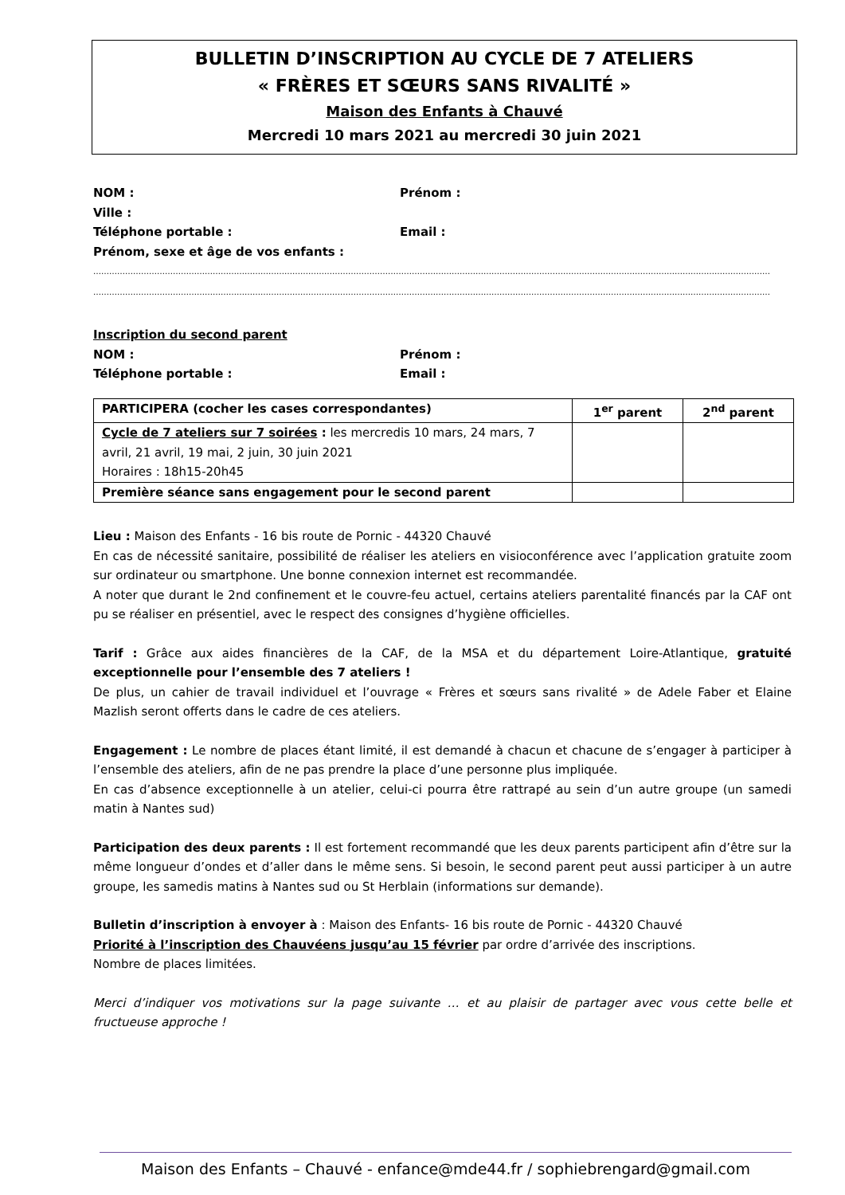BULLETIN D’INSCRIPTION AU CYCLE DE 7 ATELIERS
« FRÈRES ET SŒURS SANS RIVALITÉ »
Maison des Enfants à Chauvé
Mercredi 10 mars 2021 au mercredi 30 juin 2021
NOM : Prénom :
Ville :
Téléphone portable : Email :
Prénom, sexe et âge de vos enfants :
…………………………………………………………………………………………………………………………………………………………………………………………………………………………………
…………………………………………………………………………………………………………………………………………………………………………………………………………………………………
Inscription du second parent
NOM : Prénom :
Téléphone portable : Email :
| PARTICIPERA (cocher les cases correspondantes) | 1<sup>er</sup> parent | 2<sup>nd</sup> parent |
| --- | --- | --- |
| Cycle de 7 ateliers sur 7 soirées : les mercredis 10 mars, 24 mars, 7 avril, 21 avril, 19 mai, 2 juin, 30 juin 2021 Horaires : 18h15-20h45 | | |
| Première séance sans engagement pour le second parent | | |
Lieu : Maison des Enfants - 16 bis route de Pornic - 44320 Chauvé
En cas de nécessité sanitaire, possibilité de réaliser les ateliers en visioconférence avec l’application gratuite zoom sur ordinateur ou smartphone. Une bonne connexion internet est recommandée.
A noter que durant le 2nd confinement et le couvre-feu actuel, certains ateliers parentalité financés par la CAF ont pu se réaliser en présentiel, avec le respect des consignes d’hygiène officielles.
Tarif : Grâce aux aides financières de la CAF, de la MSA et du département Loire-Atlantique, gratuité exceptionnelle pour l’ensemble des 7 ateliers !
De plus, un cahier de travail individuel et l’ouvrage « Frères et sœurs sans rivalité » de Adele Faber et Elaine Mazlish seront offerts dans le cadre de ces ateliers.
Engagement : Le nombre de places étant limité, il est demandé à chacun et chacune de s’engager à participer à l’ensemble des ateliers, afin de ne pas prendre la place d’une personne plus impliquée.
En cas d’absence exceptionnelle à un atelier, celui-ci pourra être rattrapé au sein d’un autre groupe (un samedi matin à Nantes sud)
Participation des deux parents : Il est fortement recommandé que les deux parents participent afin d’être sur la même longueur d’ondes et d’aller dans le même sens. Si besoin, le second parent peut aussi participer à un autre groupe, les samedis matins à Nantes sud ou St Herblain (informations sur demande).
Bulletin d’inscription à envoyer à : Maison des Enfants- 16 bis route de Pornic - 44320 Chauvé
Priorité à l’inscription des Chauvéens jusqu’au 15 février par ordre d’arrivée des inscriptions.
Nombre de places limitées.
Merci d’indiquer vos motivations sur la page suivante … et au plaisir de partager avec vous cette belle et fructueuse approche !
Maison des Enfants – Chauvé - enfance@mde44.fr / sophiebrengard@gmail.com